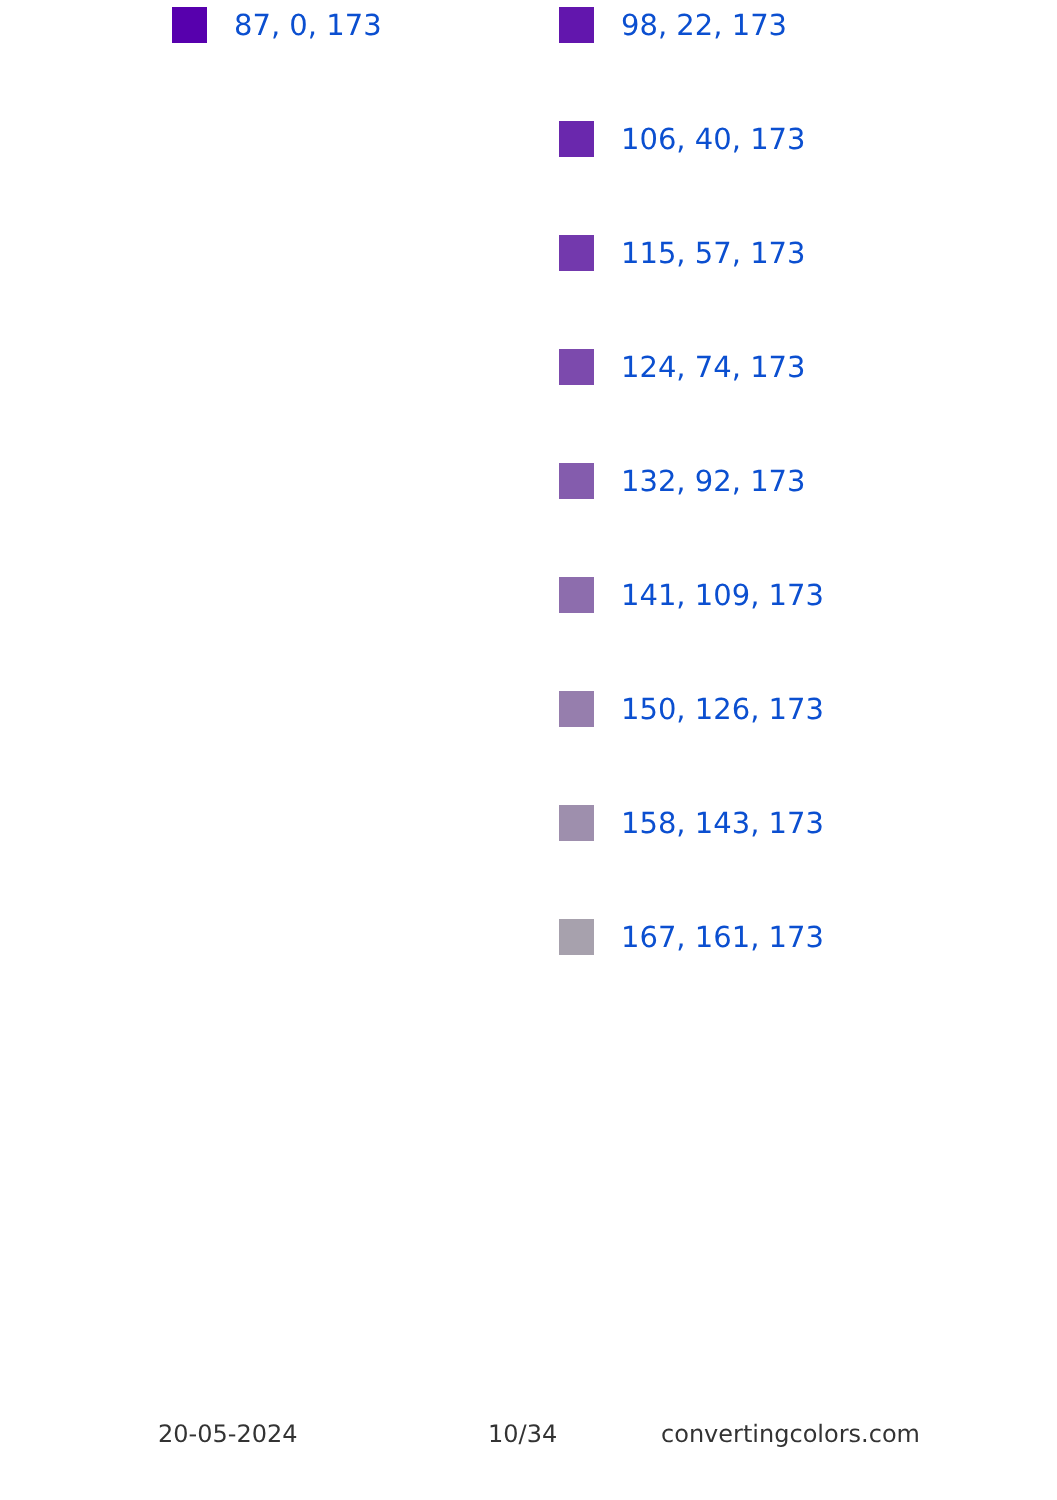87, 0, 173 98, 22, 173
106, 40, 173
115, 57, 173
124, 74, 173
132, 92, 173
141, 109, 173
150, 126, 173
158, 143, 173
167, 161, 173
20-05-2024 10/34 convertingcolors.com